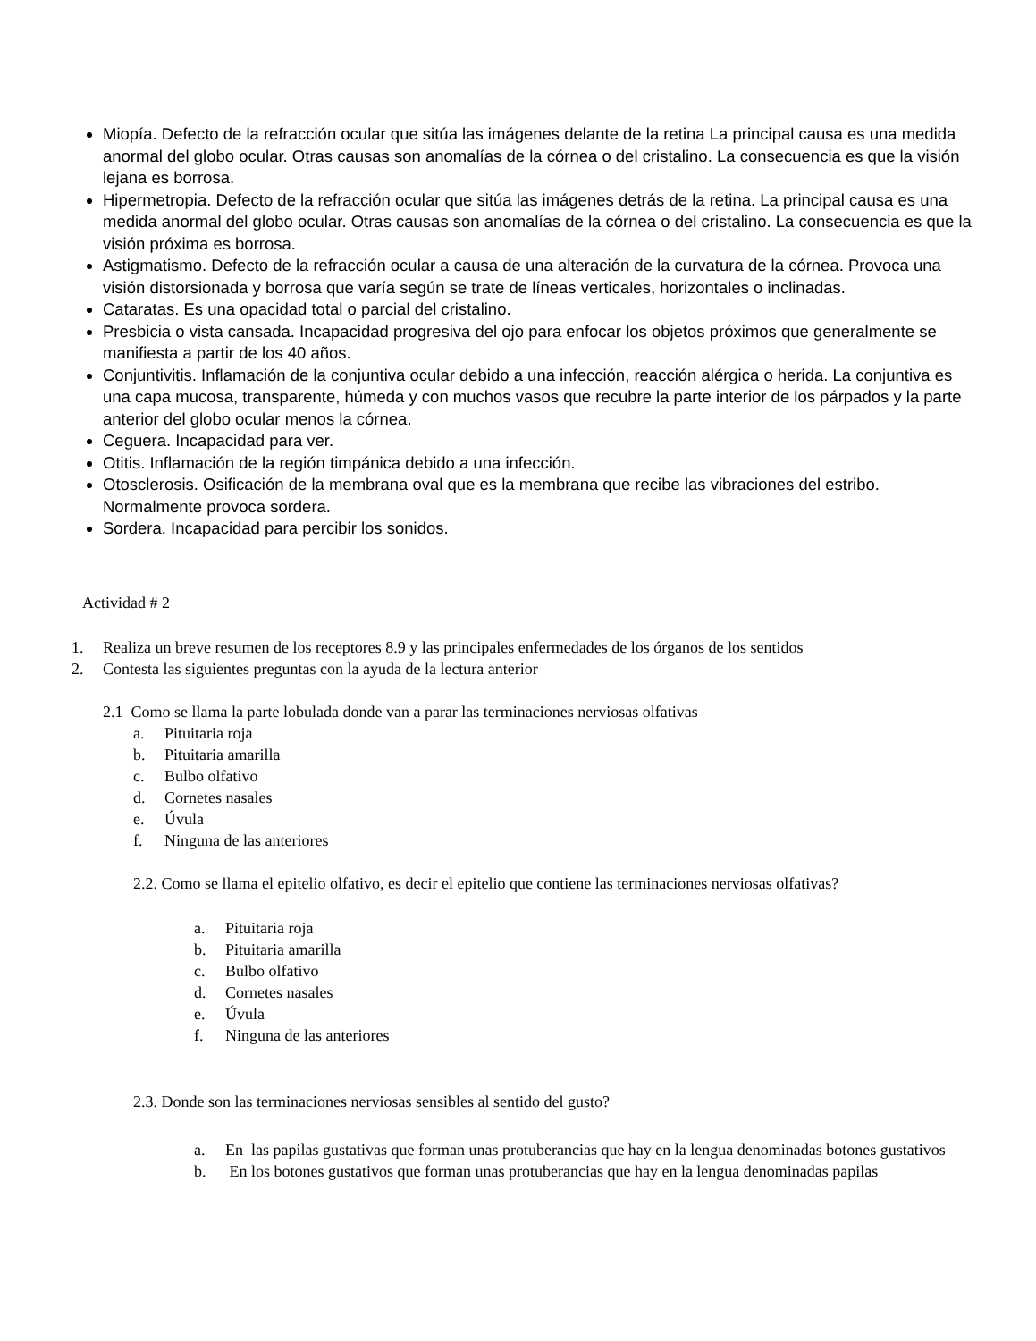Miopía. Defecto de la refracción ocular que sitúa las imágenes delante de la retina La principal causa es una medida anormal del globo ocular. Otras causas son anomalías de la córnea o del cristalino. La consecuencia es que la visión lejana es borrosa.
Hipermetropia. Defecto de la refracción ocular que sitúa las imágenes detrás de la retina. La principal causa es una medida anormal del globo ocular. Otras causas son anomalías de la córnea o del cristalino. La consecuencia es que la visión próxima es borrosa.
Astigmatismo. Defecto de la refracción ocular a causa de una alteración de la curvatura de la córnea. Provoca una visión distorsionada y borrosa que varía según se trate de líneas verticales, horizontales o inclinadas.
Cataratas. Es una opacidad total o parcial del cristalino.
Presbicia o vista cansada. Incapacidad progresiva del ojo para enfocar los objetos próximos que generalmente se manifiesta a partir de los 40 años.
Conjuntivitis. Inflamación de la conjuntiva ocular debido a una infección, reacción alérgica o herida. La conjuntiva es una capa mucosa, transparente, húmeda y con muchos vasos que recubre la parte interior de los párpados y la parte anterior del globo ocular menos la córnea.
Ceguera. Incapacidad para ver.
Otitis. Inflamación de la región timpánica debido a una infección.
Otosclerosis. Osificación de la membrana oval que es la membrana que recibe las vibraciones del estribo. Normalmente provoca sordera.
Sordera. Incapacidad para percibir los sonidos.
Actividad # 2
1. Realiza un breve resumen de los receptores 8.9 y las principales enfermedades de los órganos de los sentidos
2. Contesta las siguientes preguntas con la ayuda de la lectura anterior
2.1 Como se llama la parte lobulada donde van a parar las terminaciones nerviosas olfativas
a. Pituitaria roja
b. Pituitaria amarilla
c. Bulbo olfativo
d. Cornetes nasales
e. Úvula
f. Ninguna de las anteriores
2.2. Como se llama el epitelio olfativo, es decir el epitelio que contiene las terminaciones nerviosas olfativas?
a. Pituitaria roja
b. Pituitaria amarilla
c. Bulbo olfativo
d. Cornetes nasales
e. Úvula
f. Ninguna de las anteriores
2.3. Donde son las terminaciones nerviosas sensibles al sentido del gusto?
a. En las papilas gustativas que forman unas protuberancias que hay en la lengua denominadas botones gustativos
b. En los botones gustativos que forman unas protuberancias que hay en la lengua denominadas papilas